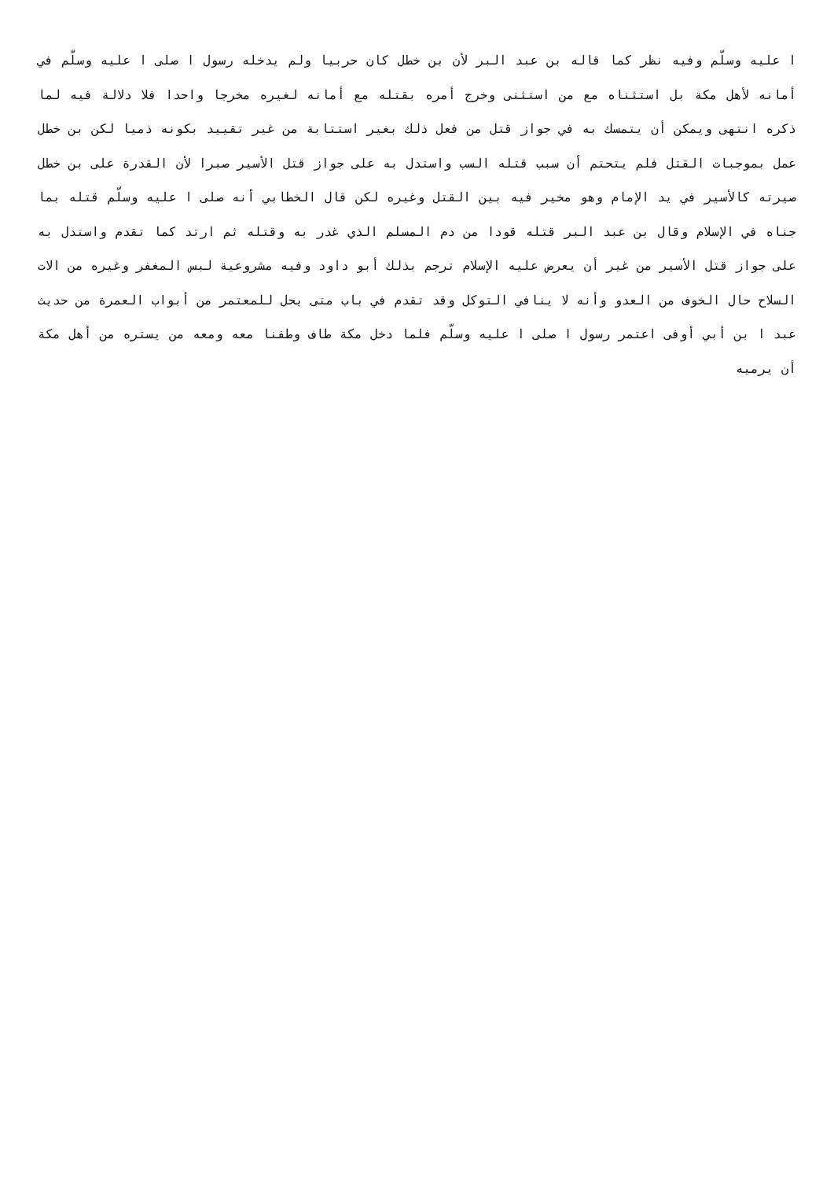ا عليه وسلّم وفيه نظر كما قاله بن عبد البر لأن بن خطل كان حربيا ولم يدخله رسول ا صلى ا عليه وسلّم في أمانه لأهل مكة بل استثناه مع من استثنى وخرج أمره بقتله مع أمانه لغيره مخرجا واحدا فلا دلالة فيه لما ذكره انتهى ويمكن أن يتمسك به في جواز قتل من فعل ذلك بغير استتابة من غير تقييد بكونه ذميا لكن بن خطل عمل بموجبات القتل فلم يتحتم أن سبب قتله السب واستدل به على جواز قتل الأسير صبرا لأن القدرة على بن خطل صيرته كالأسير في يد الإمام وهو مخير فيه بين القتل وغيره لكن قال الخطابي أنه صلى ا عليه وسلّم قتله بما جناه في الإسلام وقال بن عبد البر قتله قودا من دم المسلم الذي غدر به وقتله ثم ارتد كما تقدم واستدل به على جواز قتل الأسير من غير أن يعرض عليه الإسلام ترجم بذلك أبو داود وفيه مشروعية لبس المغفر وغيره من الات السلاح حال الخوف من العدو وأنه لا ينافي التوكل وقد تقدم في باب متى يحل للمعتمر من أبواب العمرة من حديث عبد ا بن أبي أوفى اعتمر رسول ا صلى ا عليه وسلّم فلما دخل مكة طاف وطفنا معه ومعه من يستره من أهل مكة أن يرميه